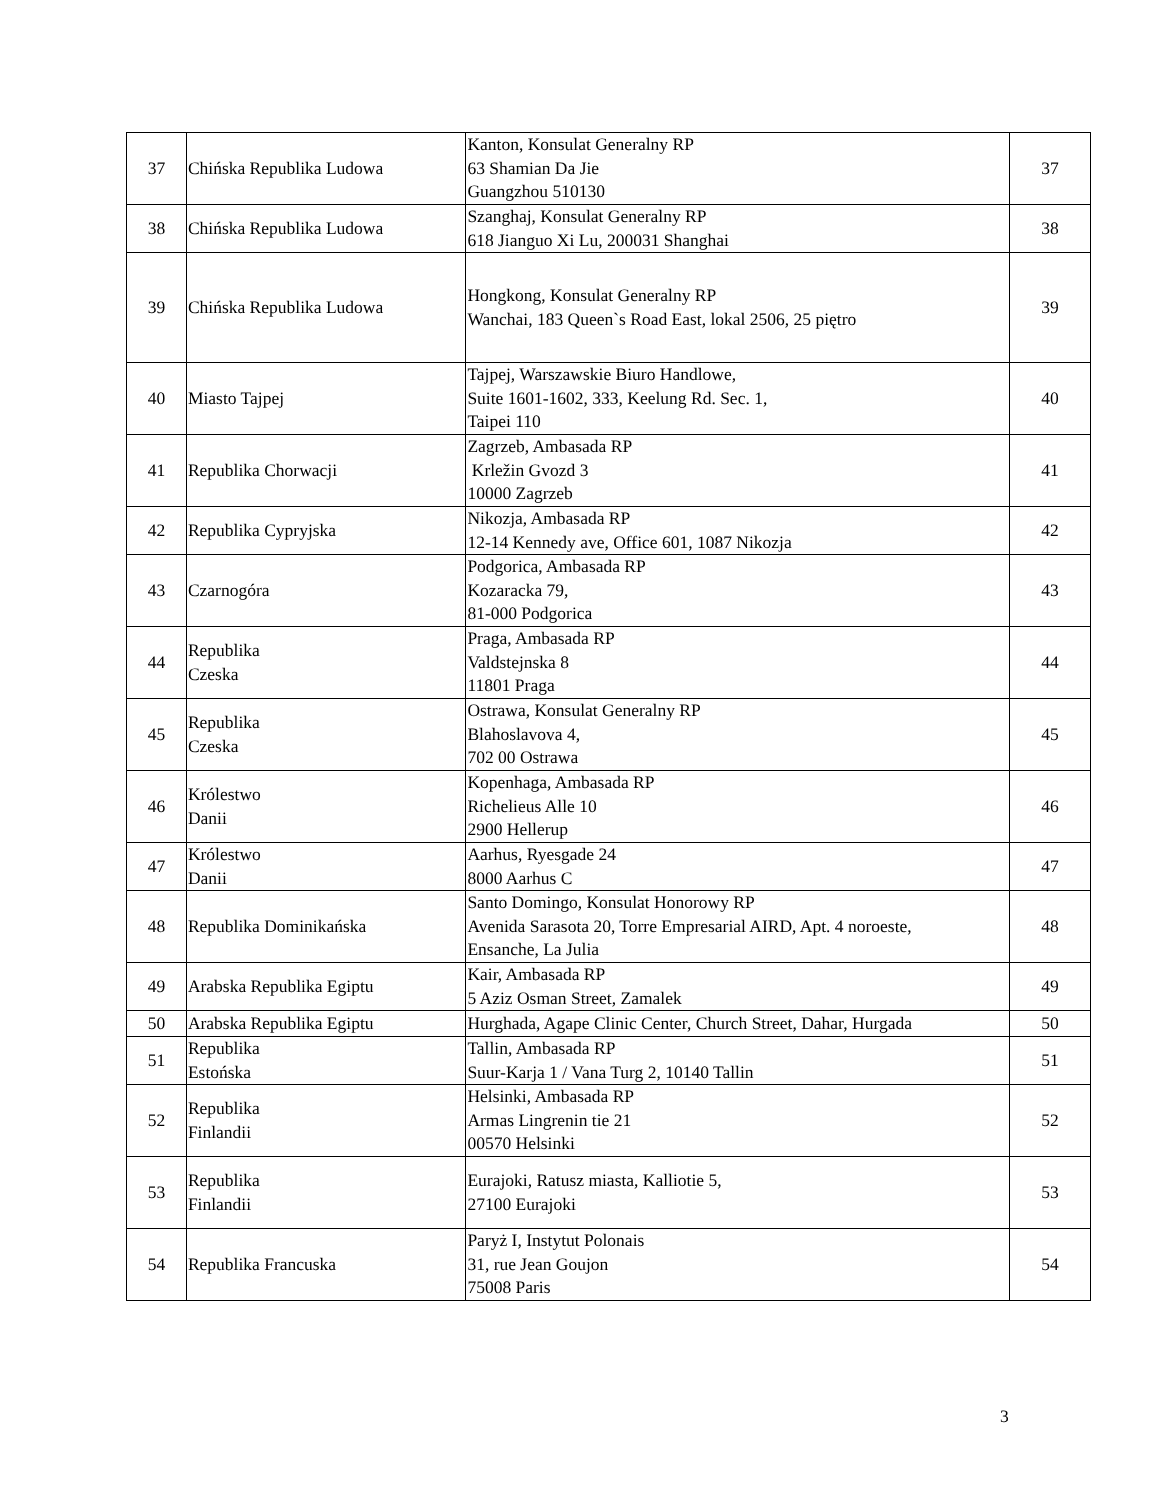| 37 | Chińska Republika Ludowa | Kanton, Konsulat Generalny RP 63 Shamian Da Jie Guangzhou 510130 | 37 |
| 38 | Chińska Republika Ludowa | Szanghaj, Konsulat Generalny RP 618 Jianguo Xi Lu, 200031 Shanghai | 38 |
| 39 | Chińska Republika Ludowa | Hongkong, Konsulat Generalny RP Wanchai, 183 Queen`s Road East, lokal 2506, 25 piętro | 39 |
| 40 | Miasto Tajpej | Tajpej, Warszawskie Biuro Handlowe, Suite 1601-1602, 333, Keelung Rd. Sec. 1, Taipei 110 | 40 |
| 41 | Republika Chorwacji | Zagrzeb, Ambasada RP Krležin Gvozd 3 10000 Zagrzeb | 41 |
| 42 | Republika Cypryjska | Nikozja, Ambasada RP 12-14 Kennedy ave, Office 601, 1087 Nikozja | 42 |
| 43 | Czarnogóra | Podgorica, Ambasada RP Kozaracka 79, 81-000 Podgorica | 43 |
| 44 | Republika Czeska | Praga, Ambasada RP Valdstejnska 8 11801 Praga | 44 |
| 45 | Republika Czeska | Ostrawa, Konsulat Generalny RP Blahoslavova 4, 702 00 Ostrawa | 45 |
| 46 | Królestwo Danii | Kopenhaga, Ambasada RP Richelieus Alle 10 2900 Hellerup | 46 |
| 47 | Królestwo Danii | Aarhus, Ryesgade 24 8000 Aarhus C | 47 |
| 48 | Republika Dominikańska | Santo Domingo, Konsulat Honorowy RP Avenida Sarasota 20, Torre Empresarial AIRD, Apt. 4 noroeste, Ensanche, La Julia | 48 |
| 49 | Arabska Republika Egiptu | Kair, Ambasada RP 5 Aziz Osman Street, Zamalek | 49 |
| 50 | Arabska Republika Egiptu | Hurghada, Agape Clinic Center, Church Street, Dahar, Hurgada | 50 |
| 51 | Republika Estońska | Tallin, Ambasada RP Suur-Karja 1 / Vana Turg 2, 10140 Tallin | 51 |
| 52 | Republika Finlandii | Helsinki, Ambasada RP Armas Lingrenin tie 21 00570 Helsinki | 52 |
| 53 | Republika Finlandii | Eurajoki, Ratusz miasta, Kalliotie 5, 27100 Eurajoki | 53 |
| 54 | Republika Francuska | Paryż I, Instytut Polonais 31, rue Jean Goujon 75008 Paris | 54 |
3